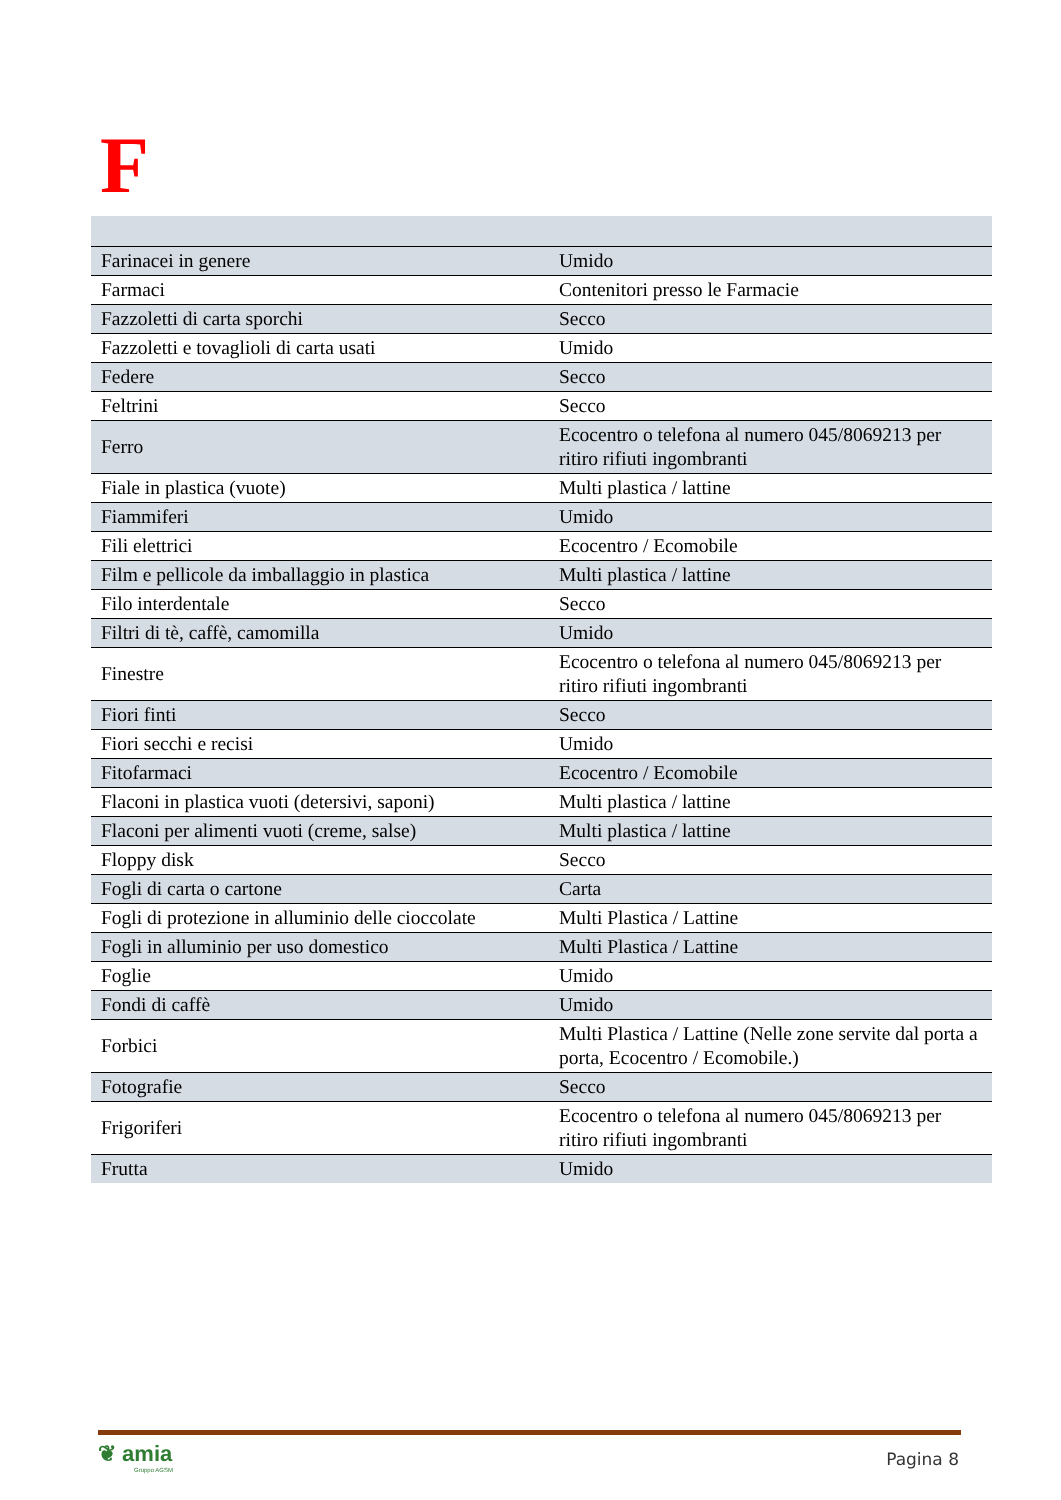F
| Farinacei in genere | Umido |
| Farmaci | Contenitori presso le Farmacie |
| Fazzoletti di carta sporchi | Secco |
| Fazzoletti e tovaglioli di carta usati | Umido |
| Federe | Secco |
| Feltrini | Secco |
| Ferro | Ecocentro o telefona al numero 045/8069213 per ritiro rifiuti ingombranti |
| Fiale in plastica (vuote) | Multi plastica / lattine |
| Fiammiferi | Umido |
| Fili elettrici | Ecocentro / Ecomobile |
| Film e pellicole da imballaggio in plastica | Multi plastica / lattine |
| Filo interdentale | Secco |
| Filtri di tè, caffè, camomilla | Umido |
| Finestre | Ecocentro o telefona al numero 045/8069213 per ritiro rifiuti ingombranti |
| Fiori finti | Secco |
| Fiori secchi e recisi | Umido |
| Fitofarmaci | Ecocentro / Ecomobile |
| Flaconi in plastica vuoti (detersivi, saponi) | Multi plastica / lattine |
| Flaconi per alimenti vuoti (creme, salse) | Multi plastica / lattine |
| Floppy disk | Secco |
| Fogli di carta o cartone | Carta |
| Fogli di protezione in alluminio delle cioccolate | Multi Plastica / Lattine |
| Fogli in alluminio per uso domestico | Multi Plastica / Lattine |
| Foglie | Umido |
| Fondi di caffè | Umido |
| Forbici | Multi Plastica / Lattine (Nelle zone servite dal porta a porta, Ecocentro / Ecomobile.) |
| Fotografie | Secco |
| Frigoriferi | Ecocentro o telefona al numero 045/8069213 per ritiro rifiuti ingombranti |
| Frutta | Umido |
❦ amia
Gruppo AGSM
Pagina 8